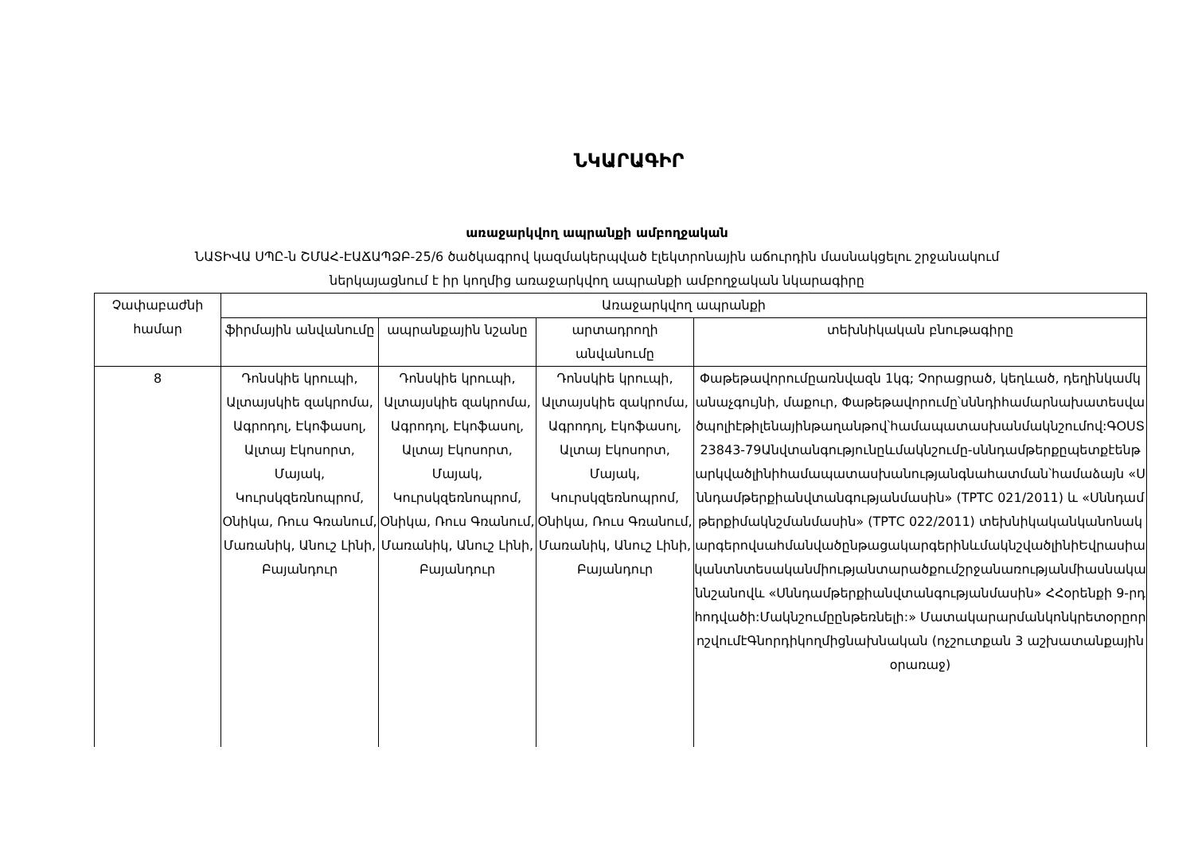ՆԿԱՐԱԳԻՐ
առաջարկվող ապրանքի ամբողջական
ՆԱՏԻՎԱ ՍՊԸ-ն ՇՄԱՀ-ԷԱՃԱՊՁԲ-25/6 ծածկագրով կազմակերպված էլեկտրոնային աճուրդին մասնակցելու շրջանակում
ներկայացնում է իր կողմից առաջարկվող ապրանքի ամբողջական նկարագիրը
| Չափաբաժնի համար | Առաջարկվող ապրանքի | | | |
| --- | --- | --- | --- | --- |
| | ֆիրմային անվանումը | ապրանքային նշանը | արտադրողի անվանումը | տեխնիկական բնութագիրը |
| 8 | Դոնսկիե կրուպի, Ալտայսկիե զակրոմա, Ագրոդոլ, Էկոֆասոլ, Ալտայ Էկոսորտ, Մայակ, Կուրսկզեռնոպրոմ, Օնիկա, Ռուս Գռանում, Մառանիկ, Անուշ Լինի, Բայանդուր | Դոնսկիե կրուպի, Ալտայսկիե զակրոմա, Ագրոդոլ, Էկոֆասոլ, Ալտայ Էկոսորտ, Մայակ, Կուրսկզեռնոպրոմ, Օնիկա, Ռուս Գռանում, Մառանիկ, Անուշ Լինի, Բայանդուր | Դոնսկիե կրուպի, Ալտայսկիե զակրոմա, Ագրոդոլ, Էկոֆասոլ, Ալտայ Էկոսորտ, Մայակ, Կուրսկզեռնոպրոմ, Օնիկա, Ռուս Գռանում, Մառանիկ, Անուշ Լինի, Բայանդուր | Փաթեթավորումըառնվազն 1կգ; Չորացրած, կեղևած, դեղինկամկանաչգույնի, մաքուր, Փաթեթավորումը՝սննդիհամարնախատեսվածպոլիէթիլենայինթաղանթով՝համապատասխանմակնշումով:ԳՕՍՏ 23843-79Անվտանգությունըևմակնշումը-սննդամթերքըպետքէենթարկվածլինիհամապատասխանությանգնահատման՝համաձայն «Սննդամթերքիանվտանգությանմասին» (ТРТС 021/2011) և «Սննդամթերքիմակնշմանմասին» (ТРТС 022/2011) տեխնիկականկանոնակարգերովսահմանվածընթացակարգերինևմակնշվածլինիԵվրասիականտնտեսականմիությանտարածքումշրջանառությանմիասնականնշանովև «Սննդամթերքիանվտանգությանմասին» ՀՀօրենքի 9-րդհոդվածի:Մակնշումըընթեռնելի:» ՄատակարարմանկոնկրետօրըորոշվումէԳնորդիկողմիցնախնական (ոչշուտքան 3 աշխատանքայինօրառաջ) |